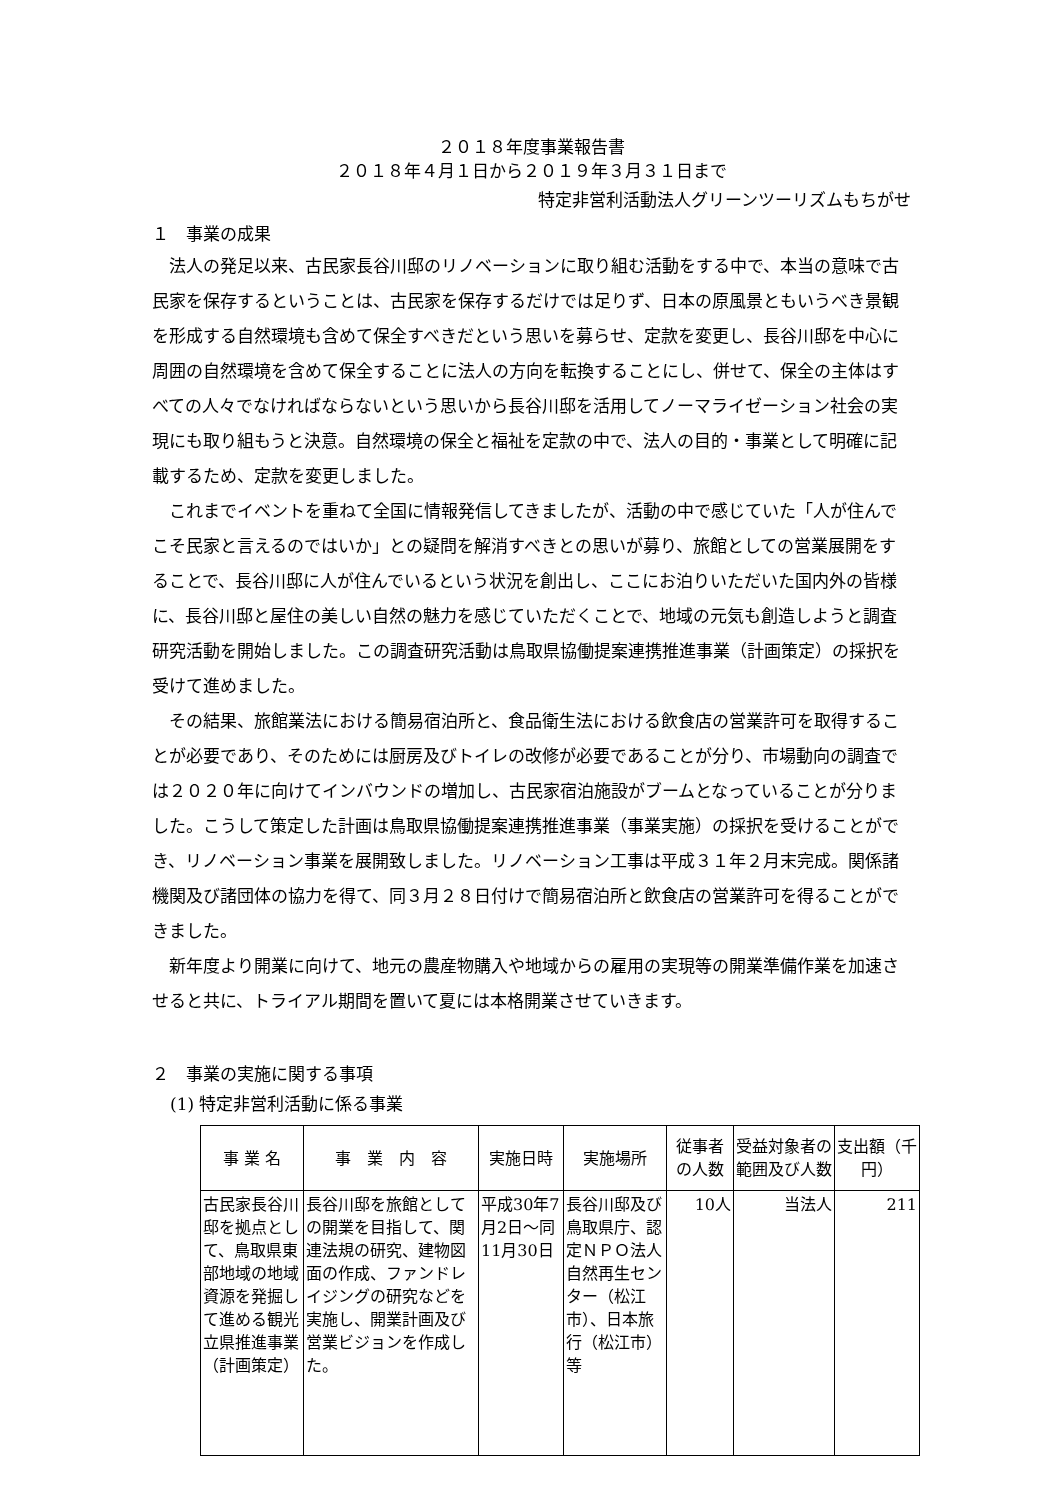２０１８年度事業報告書
２０１８年４月１日から２０１９年３月３１日まで
特定非営利活動法人グリーンツーリズムもちがせ
１　事業の成果
法人の発足以来、古民家長谷川邸のリノベーションに取り組む活動をする中で、本当の意味で古民家を保存するということは、古民家を保存するだけでは足りず、日本の原風景ともいうべき景観を形成する自然環境も含めて保全すべきだという思いを募らせ、定款を変更し、長谷川邸を中心に周囲の自然環境を含めて保全することに法人の方向を転換することにし、併せて、保全の主体はすべての人々でなければならないという思いから長谷川邸を活用してノーマライゼーション社会の実現にも取り組もうと決意。自然環境の保全と福祉を定款の中で、法人の目的・事業として明確に記載するため、定款を変更しました。
これまでイベントを重ねて全国に情報発信してきましたが、活動の中で感じていた「人が住んでこそ民家と言えるのではいか」との疑問を解消すべきとの思いが募り、旅館としての営業展開をすることで、長谷川邸に人が住んでいるという状況を創出し、ここにお泊りいただいた国内外の皆様に、長谷川邸と屋住の美しい自然の魅力を感じていただくことで、地域の元気も創造しようと調査研究活動を開始しました。この調査研究活動は鳥取県協働提案連携推進事業（計画策定）の採択を受けて進めました。
その結果、旅館業法における簡易宿泊所と、食品衛生法における飲食店の営業許可を取得することが必要であり、そのためには厨房及びトイレの改修が必要であることが分り、市場動向の調査では２０２０年に向けてインバウンドの増加し、古民家宿泊施設がブームとなっていることが分りました。こうして策定した計画は鳥取県協働提案連携推進事業（事業実施）の採択を受けることができ、リノベーション事業を展開致しました。リノベーション工事は平成３１年２月末完成。関係諸機関及び諸団体の協力を得て、同３月２８日付けで簡易宿泊所と飲食店の営業許可を得ることができました。
新年度より開業に向けて、地元の農産物購入や地域からの雇用の実現等の開業準備作業を加速させると共に、トライアル期間を置いて夏には本格開業させていきます。
２　事業の実施に関する事項
(1) 特定非営利活動に係る事業
| 事 業 名 | 事 業 内 容 | 実施日時 | 実施場所 | 従事者の人数 | 受益対象者の範囲及び人数 | 支出額（千円） |
| --- | --- | --- | --- | --- | --- | --- |
| 古民家長谷川邸を拠点として、鳥取県東部地域の地域資源を発掘して進める観光立県推進事業（計画策定） | 長谷川邸を旅館としての開業を目指して、関連法規の研究、建物図面の作成、ファンドレイジングの研究などを実施し、開業計画及び営業ビジョンを作成した。 | 平成30年7月2日～同11月30日 | 長谷川邸及び鳥取県庁、認定ＮＰＯ法人自然再生センター（松江市）、日本旅行（松江市）等 | 10人 | 当法人 | 211 |